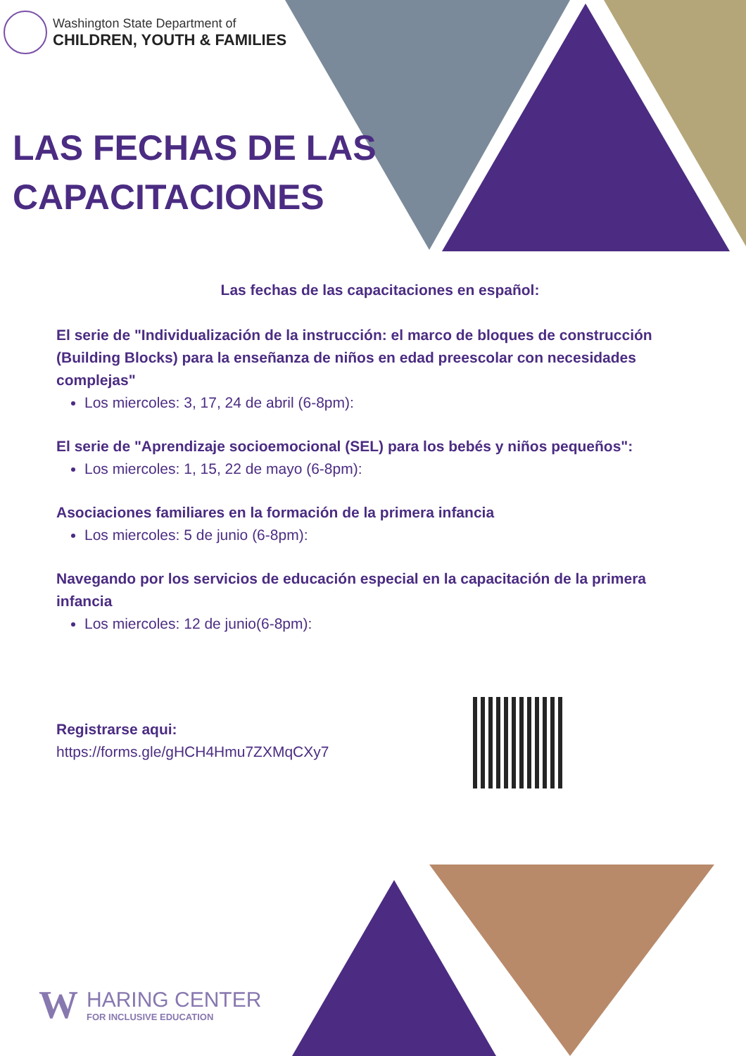Washington State Department of
CHILDREN, YOUTH & FAMILIES
LAS FECHAS DE LAS
CAPACITACIONES
Las fechas de las capacitaciones en español:
El serie de "Individualización de la instrucción: el marco de bloques de construcción (Building Blocks) para la enseñanza de niños en edad preescolar con necesidades complejas"
Los miercoles: 3, 17, 24 de abril (6-8pm):
El serie de "Aprendizaje socioemocional (SEL) para los bebés y niños pequeños":
Los miercoles: 1, 15, 22 de mayo (6-8pm):
Asociaciones familiares en la formación de la primera infancia
Los miercoles: 5 de junio (6-8pm):
Navegando por los servicios de educación especial en la capacitación de la primera infancia
Los miercoles: 12 de junio(6-8pm):
Registrarse aqui:
https://forms.gle/gHCH4Hmu7ZXMqCXy7
W
HARING CENTER
FOR INCLUSIVE EDUCATION